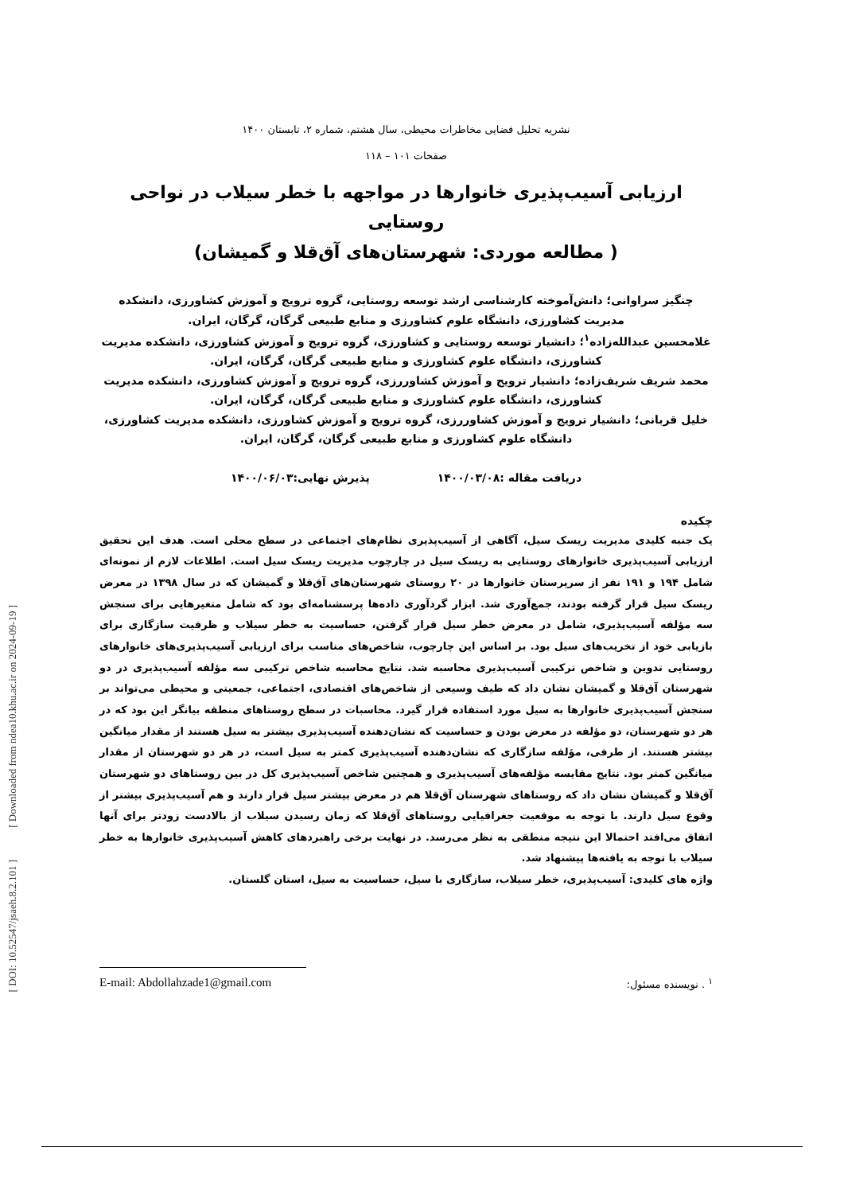[ Downloaded from ndea10.khu.ac.ir on 2024-09-19 ]
[ DOI: 10.52547/jsaeh.8.2.101 ]
نشریه تحلیل فضایی مخاطرات محیطی، سال هشتم، شماره ۲، تابستان ۱۴۰۰
صفحات ۱۰۱ – ۱۱۸
ارزیابی آسیب‌پذیری خانوارها در مواجهه با خطر سیلاب در نواحی روستایی
( مطالعه موردی: شهرستان‌های آق‌قلا و گمیشان)
چنگیز سراوانی؛ دانش‌آموخته کارشناسی ارشد توسعه روستایی، گروه ترویج و آموزش کشاورزی، دانشکده مدیریت کشاورزی، دانشگاه علوم کشاورزی و منابع طبیعی گرگان، گرگان، ایران.
غلامحسین عبدالله‌زاده<sup>۱</sup>؛ دانشیار توسعه روستایی و کشاورزی، گروه ترویج و آموزش کشاورزی، دانشکده مدیریت کشاورزی، دانشگاه علوم کشاورزی و منابع طبیعی گرگان، گرگان، ایران.
محمد شریف شریف‌زاده؛ دانشیار ترویج و آموزش کشاوررزی، گروه ترویج و آموزش کشاورزی، دانشکده مدیریت کشاورزی، دانشگاه علوم کشاورزی و منابع طبیعی گرگان، گرگان، ایران.
خلیل قربانی؛ دانشیار ترویج و آموزش کشاوررزی، گروه ترویج و آموزش کشاورزی، دانشکده مدیریت کشاورزی، دانشگاه علوم کشاورزی و منابع طبیعی گرگان، گرگان، ایران.
دریافت مقاله :۱۴۰۰/۰۳/۰۸ پذیرش نهایی:۱۴۰۰/۰۶/۰۳
چکیده
یک جنبه کلیدی مدیریت ریسک سیل، آگاهی از آسیب‌پذیری نظام‌های اجتماعی در سطح محلی است. هدف این تحقیق ارزیابی آسیب‌پذیری خانوارهای روستایی به ریسک سیل در چارچوب مدیریت ریسک سیل است. اطلاعات لازم از نمونه‌ای شامل ۱۹۴ و ۱۹۱ نفر از سرپرستان خانوارها در ۲۰ روستای شهرستان‌های آق‌قلا و گمیشان که در سال ۱۳۹۸ در معرض ریسک سیل قرار گرفته بودند، جمع‌آوری شد. ابزار گردآوری داده‌ها پرسشنامه‌ای بود که شامل متغیرهایی برای سنجش سه مؤلفه آسیب‌پذیری، شامل در معرض خطر سیل قرار گرفتن، حساسیت به خطر سیلاب و ظرفیت سازگاری برای بازیابی خود از تخریب‌های سیل بود. بر اساس این چارچوب، شاخص‌های مناسب برای ارزیابی آسیب‌پذیری‌های خانوارهای روستایی تدوین و شاخص ترکیبی آسیب‌پذیری محاسبه شد. نتایج محاسبه شاخص ترکیبی سه مؤلفه آسیب‌پذیری در دو شهرستان آق‌قلا و گمیشان نشان داد که طیف وسیعی از شاخص‌های اقتصادی، اجتماعی، جمعیتی و محیطی می‌تواند بر سنجش آسیب‌پذیری خانوارها به سیل مورد استفاده قرار گیرد. محاسبات در سطح روستاهای منطقه بیانگر این بود که در هر دو شهرستان، دو مؤلفه در معرض بودن و حساسیت که نشان‌دهنده آسیب‌پذیری بیشتر به سیل هستند از مقدار میانگین بیشتر هستند. از طرفی، مؤلفه سازگاری که نشان‌دهنده آسیب‌پذیری کمتر به سیل است، در هر دو شهرستان از مقدار میانگین کمتر بود. نتایج مقایسه مؤلفه‌های آسیب‌پذیری و همچنین شاخص آسیب‌پذیری کل در بین روستاهای دو شهرستان آق‌قلا و گمیشان نشان داد که روستاهای شهرستان آق‌قلا هم در معرض بیشتر سیل قرار دارند و هم آسیب‌پذیری بیشتر از وقوع سیل دارند. با توجه به موقعیت جغرافیایی روستاهای آق‌قلا که زمان رسیدن سیلاب از بالادست زودتر برای آنها اتفاق می‌افتد احتمالا این نتیجه منطقی به نظر می‌رسد. در نهایت برخی راهبردهای کاهش آسیب‌پذیری خانوارها به خطر سیلاب با توجه به یافته‌ها پیشنهاد شد.
واژه های کلیدی: آسیب‌پذیری، خطر سیلاب، سازگاری با سیل، حساسیت به سیل، استان گلستان.
E-mail: Abdollahzade1@gmail.com <sup>۱</sup> . نویسنده مسئول: